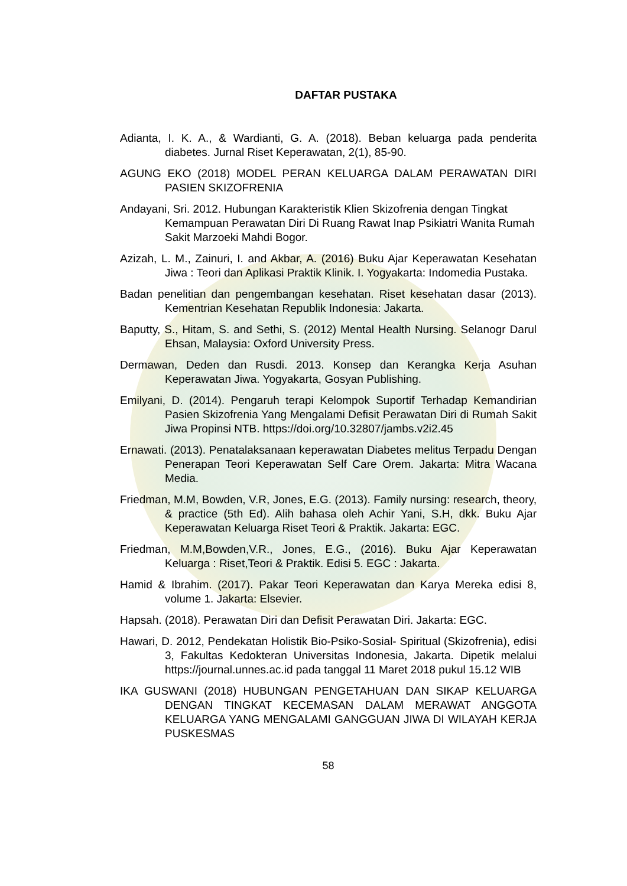DAFTAR PUSTAKA
Adianta, I. K. A., & Wardianti, G. A. (2018). Beban keluarga pada penderita diabetes. Jurnal Riset Keperawatan, 2(1), 85-90.
AGUNG EKO (2018) MODEL PERAN KELUARGA DALAM PERAWATAN DIRI PASIEN SKIZOFRENIA
Andayani, Sri. 2012. Hubungan Karakteristik Klien Skizofrenia dengan Tingkat Kemampuan Perawatan Diri Di Ruang Rawat Inap Psikiatri Wanita Rumah Sakit Marzoeki Mahdi Bogor.
Azizah, L. M., Zainuri, I. and Akbar, A. (2016) Buku Ajar Keperawatan Kesehatan Jiwa : Teori dan Aplikasi Praktik Klinik. I. Yogyakarta: Indomedia Pustaka.
Badan penelitian dan pengembangan kesehatan. Riset kesehatan dasar (2013). Kementrian Kesehatan Republik Indonesia: Jakarta.
Baputty, S., Hitam, S. and Sethi, S. (2012) Mental Health Nursing. Selanogr Darul Ehsan, Malaysia: Oxford University Press.
Dermawan, Deden dan Rusdi. 2013. Konsep dan Kerangka Kerja Asuhan Keperawatan Jiwa. Yogyakarta, Gosyan Publishing.
Emilyani, D. (2014). Pengaruh terapi Kelompok Suportif Terhadap Kemandirian Pasien Skizofrenia Yang Mengalami Defisit Perawatan Diri di Rumah Sakit Jiwa Propinsi NTB. https://doi.org/10.32807/jambs.v2i2.45
Ernawati. (2013). Penatalaksanaan keperawatan Diabetes melitus Terpadu Dengan Penerapan Teori Keperawatan Self Care Orem. Jakarta: Mitra Wacana Media.
Friedman, M.M, Bowden, V.R, Jones, E.G. (2013). Family nursing: research, theory, & practice (5th Ed). Alih bahasa oleh Achir Yani, S.H, dkk. Buku Ajar Keperawatan Keluarga Riset Teori & Praktik. Jakarta: EGC.
Friedman, M.M,Bowden,V.R., Jones, E.G., (2016). Buku Ajar Keperawatan Keluarga : Riset,Teori & Praktik. Edisi 5. EGC : Jakarta.
Hamid & Ibrahim. (2017). Pakar Teori Keperawatan dan Karya Mereka edisi 8, volume 1. Jakarta: Elsevier.
Hapsah. (2018). Perawatan Diri dan Defisit Perawatan Diri. Jakarta: EGC.
Hawari, D. 2012, Pendekatan Holistik Bio-Psiko-Sosial- Spiritual (Skizofrenia), edisi 3, Fakultas Kedokteran Universitas Indonesia, Jakarta. Dipetik melalui https://journal.unnes.ac.id pada tanggal 11 Maret 2018 pukul 15.12 WIB
IKA GUSWANI (2018) HUBUNGAN PENGETAHUAN DAN SIKAP KELUARGA DENGAN TINGKAT KECEMASAN DALAM MERAWAT ANGGOTA KELUARGA YANG MENGALAMI GANGGUAN JIWA DI WILAYAH KERJA PUSKESMAS
58